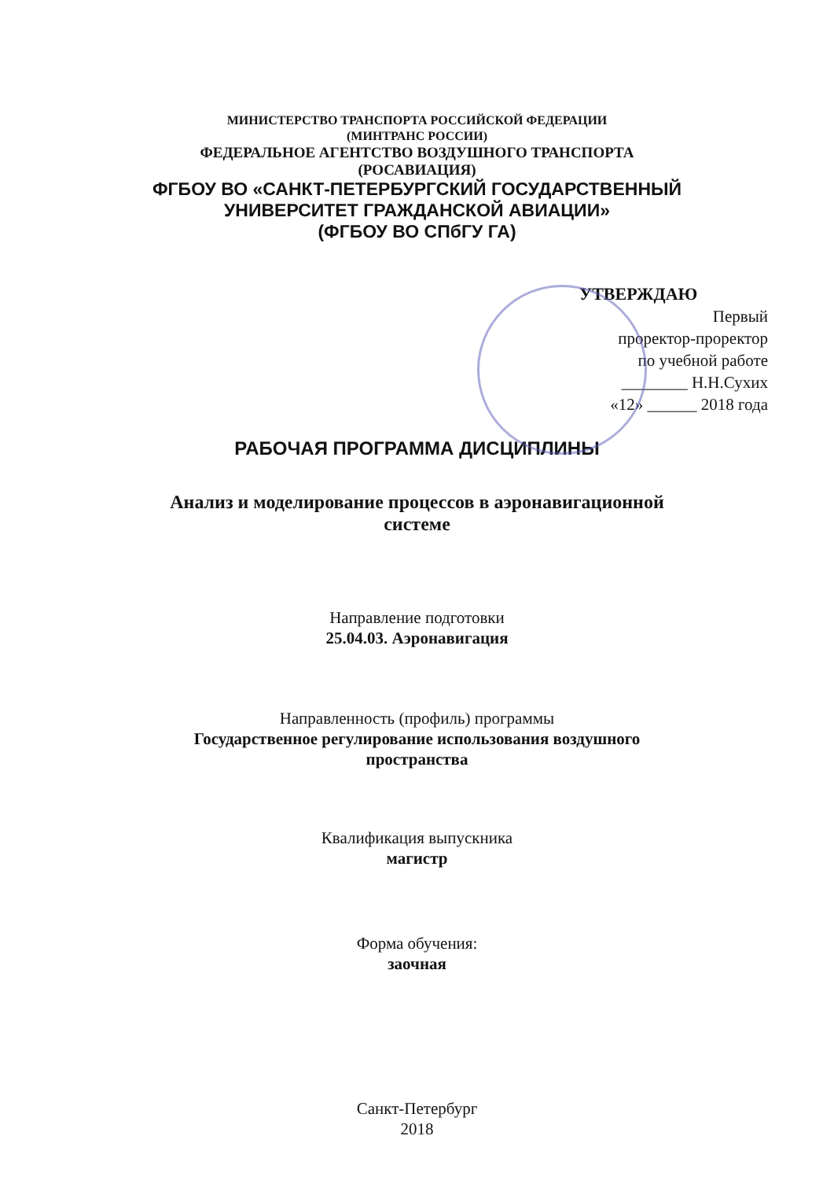МИНИСТЕРСТВО ТРАНСПОРТА РОССИЙСКОЙ ФЕДЕРАЦИИ
(МИНТРАНС РОССИИ)
ФЕДЕРАЛЬНОЕ АГЕНТСТВО ВОЗДУШНОГО ТРАНСПОРТА
(РОСАВИАЦИЯ)
ФГБОУ ВО «САНКТ-ПЕТЕРБУРГСКИЙ ГОСУДАРСТВЕННЫЙ
УНИВЕРСИТЕТ ГРАЖДАНСКОЙ АВИАЦИИ»
(ФГБОУ ВО СПбГУ ГА)
УТВЕРЖДАЮ
Первый
проректор-проректор
по учебной работе
________ Н.Н.Сухих
«12» ______ 2018 года
РАБОЧАЯ ПРОГРАММА ДИСЦИПЛИНЫ
Анализ и моделирование процессов в аэронавигационной
системе
Направление подготовки
25.04.03. Аэронавигация
Направленность (профиль) программы
Государственное регулирование использования воздушного
пространства
Квалификация выпускника
магистр
Форма обучения:
заочная
Санкт-Петербург
2018